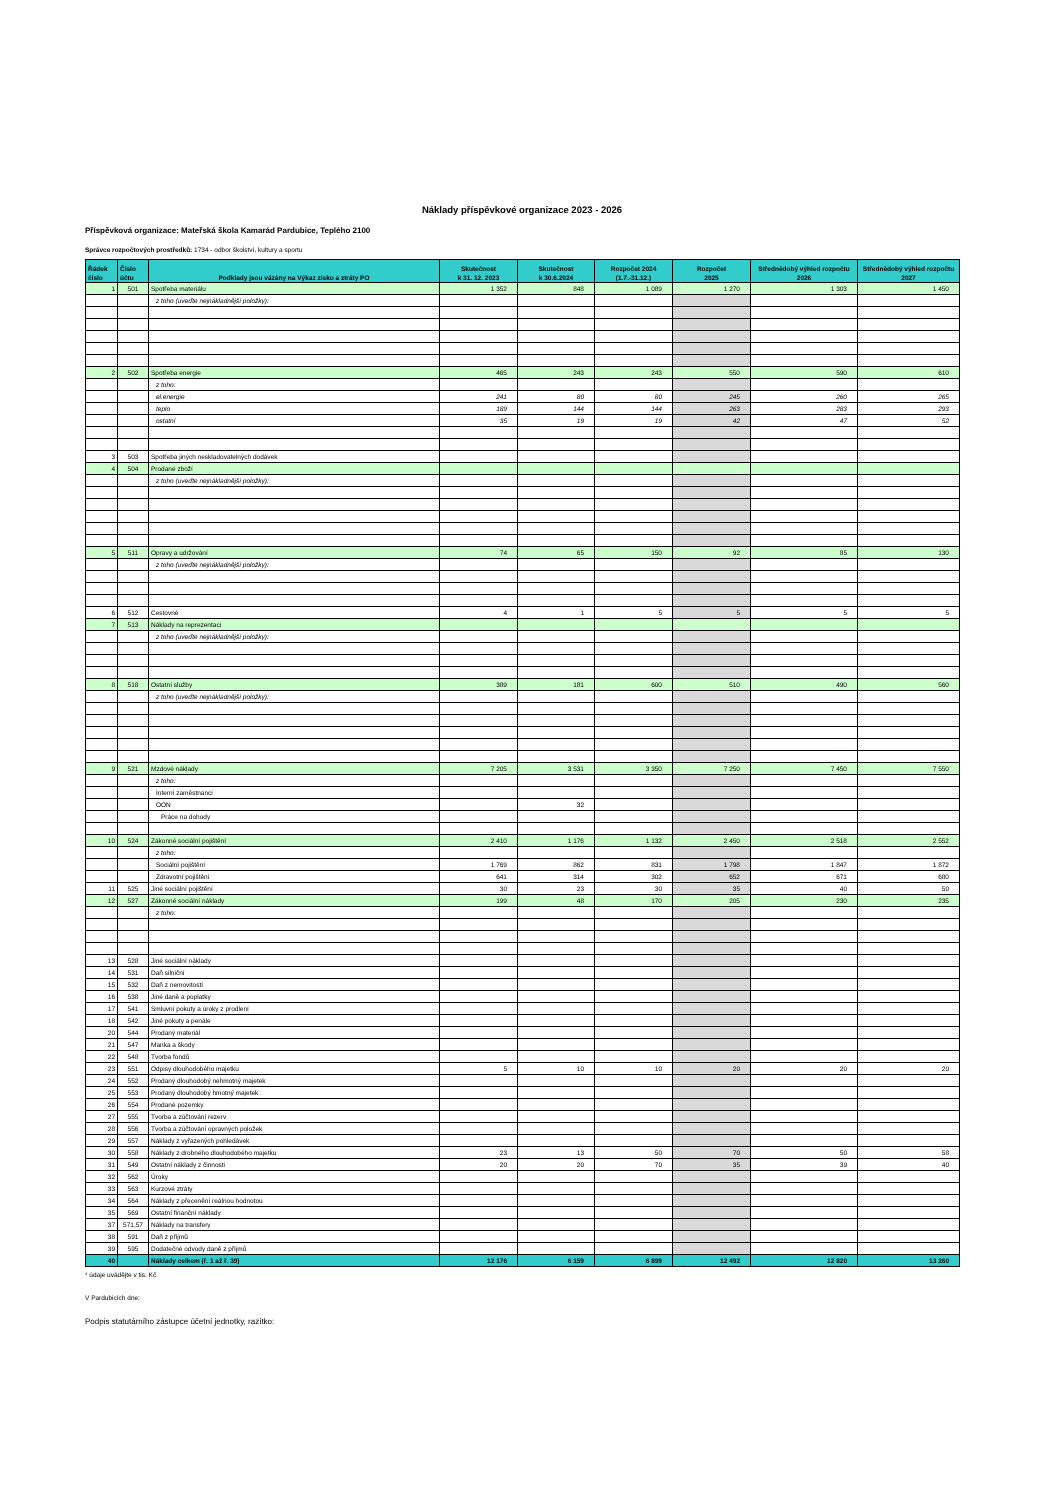Náklady příspěvkové organizace 2023 - 2026
Příspěvková organizace: Mateřská škola Kamarád Pardubice, Teplého 2100
Správce rozpočtových prostředků: 1734 - odbor školství, kultury a sportu
| Řádek číslo | Číslo účtu | Podklady jsou vázány na Výkaz zisku a ztráty PO | Skutečnost k 31. 12. 2023 | Skutečnost k 30.6.2024 | Rozpočet 2024 (1.7.-31.12.) | Rozpočet 2025 | Střednědobý výhled rozpočtu 2026 | Střednědobý výhled rozpočtu 2027 |
| --- | --- | --- | --- | --- | --- | --- | --- | --- |
| 1 | 501 | Spotřeba materiálu | 1 352 | 848 | 1 089 | 1 270 | 1 303 | 1 450 |
| | | z toho (uveďte nejnákladnější položky): | | | | | | |
| 2 | 502 | Spotřeba energie | 465 | 243 | 243 | 550 | 590 | 610 |
| | | z toho: | | | | | | |
| | | el.energie | 241 | 80 | 80 | 245 | 260 | 265 |
| | | teplo | 189 | 144 | 144 | 263 | 283 | 293 |
| | | ostatní | 35 | 19 | 19 | 42 | 47 | 52 |
| 3 | 503 | Spotřeba jiných neskladovatelných dodávek | | | | | | |
| 4 | 504 | Prodané zboží | | | | | | |
| | | z toho (uveďte nejnákladnější položky): | | | | | | |
| 5 | 511 | Opravy a udržování | 74 | 65 | 150 | 92 | 85 | 130 |
| | | z toho (uveďte nejnákladnější položky): | | | | | | |
| 6 | 512 | Cestovné | 4 | 1 | 5 | 5 | 5 | 5 |
| 7 | 513 | Náklady na reprezentaci | | | | | | |
| | | z toho (uveďte nejnákladnější položky): | | | | | | |
| 8 | 518 | Ostatní služby | 389 | 181 | 600 | 510 | 490 | 560 |
| | | z toho (uveďte nejnákladnější položky): | | | | | | |
| 9 | 521 | Mzdové náklady | 7 205 | 3 531 | 3 350 | 7 250 | 7 450 | 7 550 |
| | | z toho: | | | | | | |
| | | Interní zaměstnanci | | | | | | |
| | | OON | | 32 | | | | |
| | | Práce na dohody | | | | | | |
| 10 | 524 | Zákonné sociální pojištění | 2 410 | 1 176 | 1 132 | 2 450 | 2 518 | 2 552 |
| | | z toho: | | | | | | |
| | | Sociální pojištění | 1 769 | 862 | 831 | 1 798 | 1 847 | 1 872 |
| | | Zdravotní pojištění | 641 | 314 | 302 | 652 | 671 | 680 |
| 11 | 525 | Jiné sociální pojištění | 30 | 23 | 30 | 35 | 40 | 50 |
| 12 | 527 | Zákonné sociální náklady | 199 | 48 | 170 | 205 | 230 | 235 |
| | | z toho: | | | | | | |
| 13 | 528 | Jiné sociální náklady | | | | | | |
| 14 | 531 | Daň silniční | | | | | | |
| 15 | 532 | Daň z nemovitostí | | | | | | |
| 16 | 538 | Jiné daně a poplatky | | | | | | |
| 17 | 541 | Smluvní pokuty a úroky z prodlení | | | | | | |
| 18 | 542 | Jiné pokuty a penále | | | | | | |
| 20 | 544 | Prodaný materiál | | | | | | |
| 21 | 547 | Manka a škody | | | | | | |
| 22 | 548 | Tvorba fondů | | | | | | |
| 23 | 551 | Odpisy dlouhodobého majetku | 5 | 10 | 10 | 20 | 20 | 20 |
| 24 | 552 | Prodaný dlouhodobý nehmotný majetek | | | | | | |
| 25 | 553 | Prodaný dlouhodobý hmotný majetek | | | | | | |
| 26 | 554 | Prodané pozemky | | | | | | |
| 27 | 555 | Tvorba a zúčtování rezerv | | | | | | |
| 28 | 556 | Tvorba a zúčtování opravných položek | | | | | | |
| 29 | 557 | Náklady z vyřazených pohledávek | | | | | | |
| 30 | 558 | Náklady z drobného dlouhodobého majetku | 23 | 13 | 50 | 70 | 50 | 58 |
| 31 | 549 | Ostatní náklady z činnosti | 20 | 20 | 70 | 35 | 39 | 40 |
| 32 | 562 | Úroky | | | | | | |
| 33 | 563 | Kurzové ztráty | | | | | | |
| 34 | 564 | Náklady z přecenění reálnou hodnotou | | | | | | |
| 35 | 569 | Ostatní finanční náklady | | | | | | |
| 37 | 571,57 | Náklady na transfery | | | | | | |
| 38 | 591 | Daň z příjmů | | | | | | |
| 39 | 595 | Dodatečné odvody daně z příjmů | | | | | | |
| 40 | | Náklady celkem (ř. 1 až ř. 39) | 12 176 | 6 159 | 6 899 | 12 492 | 12 820 | 13 260 |
* údaje uvádějte v tis. Kč
V Pardubicích dne:
Podpis statutárního zástupce účetní jednotky, razítko: